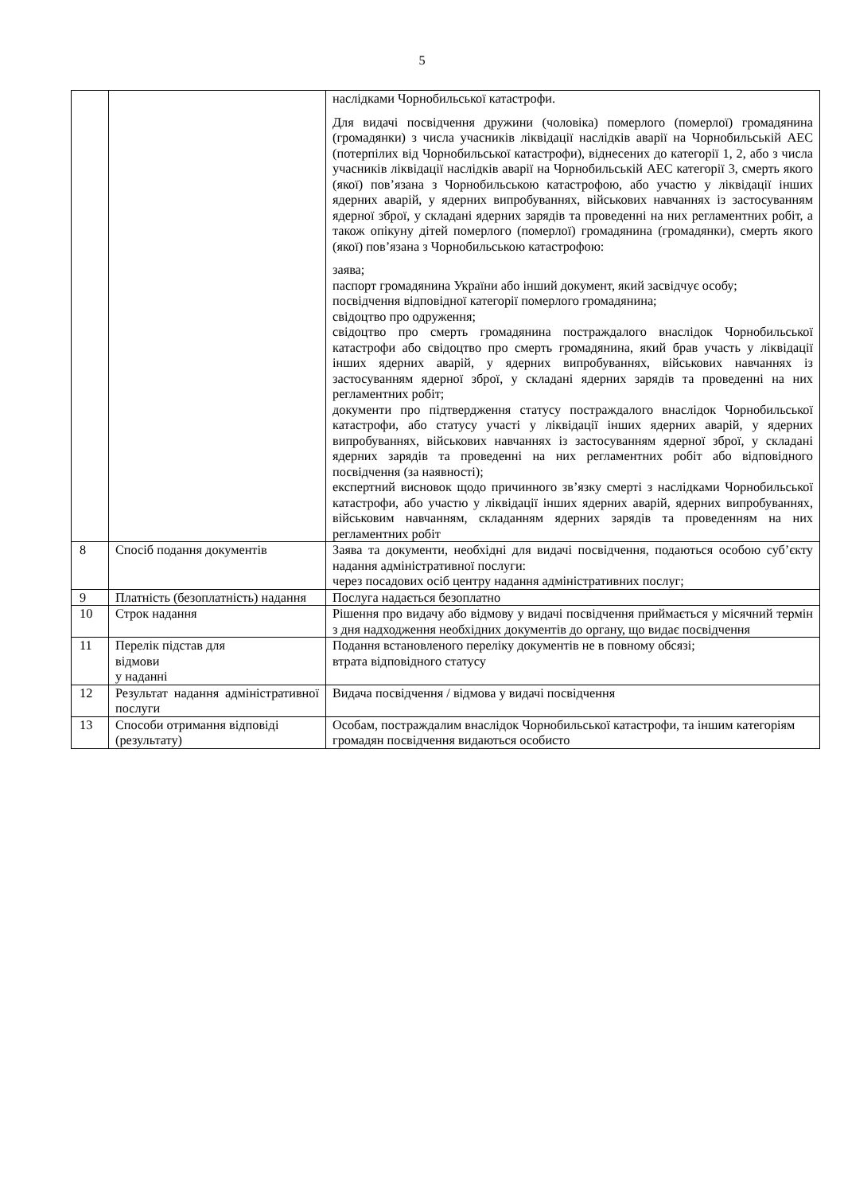5
| | | наслідками Чорнобильської катастрофи. Для видачі посвідчення дружини (чоловіка) померлого (померлої) громадянина (громадянки) з числа учасників ліквідації наслідків аварії на Чорнобильській АЕС (потерпілих від Чорнобильської катастрофи), віднесених до категорії 1, 2, або з числа учасників ліквідації наслідків аварії на Чорнобильській АЕС категорії 3, смерть якого (якої) пов’язана з Чорнобильською катастрофою, або участю у ліквідації інших ядерних аварій, у ядерних випробуваннях, військових навчаннях із застосуванням ядерної зброї, у складані ядерних зарядів та проведенні на них регламентних робіт, а також опікуну дітей померлого (померлої) громадянина (громадянки), смерть якого (якої) пов’язана з Чорнобильською катастрофою: заява; паспорт громадянина України або інший документ, який засвідчує особу; посвідчення відповідної категорії померлого громадянина; свідоцтво про одруження; свідоцтво про смерть громадянина постраждалого внаслідок Чорнобильської катастрофи або свідоцтво про смерть громадянина, який брав участь у ліквідації інших ядерних аварій, у ядерних випробуваннях, військових навчаннях із застосуванням ядерної зброї, у складані ядерних зарядів та проведенні на них регламентних робіт; документи про підтвердження статусу постраждалого внаслідок Чорнобильської катастрофи, або статусу участі у ліквідації інших ядерних аварій, у ядерних випробуваннях, військових навчаннях із застосуванням ядерної зброї, у складані ядерних зарядів та проведенні на них регламентних робіт або відповідного посвідчення (за наявності); експертний висновок щодо причинного зв’язку смерті з наслідками Чорнобильської катастрофи, або участю у ліквідації інших ядерних аварій, ядерних випробуваннях, військовим навчанням, складанням ядерних зарядів та проведенням на них регламентних робіт |
| 8 | Спосіб подання документів | Заява та документи, необхідні для видачі посвідчення, подаються особою суб’єкту надання адміністративної послуги: через посадових осіб центру надання адміністративних послуг; |
| 9 | Платність (безоплатність) надання | Послуга надається безоплатно |
| 10 | Строк надання | Рішення про видачу або відмову у видачі посвідчення приймається у місячний термін з дня надходження необхідних документів до органу, що видає посвідчення |
| 11 | Перелік підстав для відмови у наданні | Подання встановленого переліку документів не в повному обсязі; втрата відповідного статусу |
| 12 | Результат надання адміністративної послуги | Видача посвідчення / відмова у видачі посвідчення |
| 13 | Способи отримання відповіді (результату) | Особам, постраждалим внаслідок Чорнобильської катастрофи, та іншим категоріям громадян посвідчення видаються особисто |